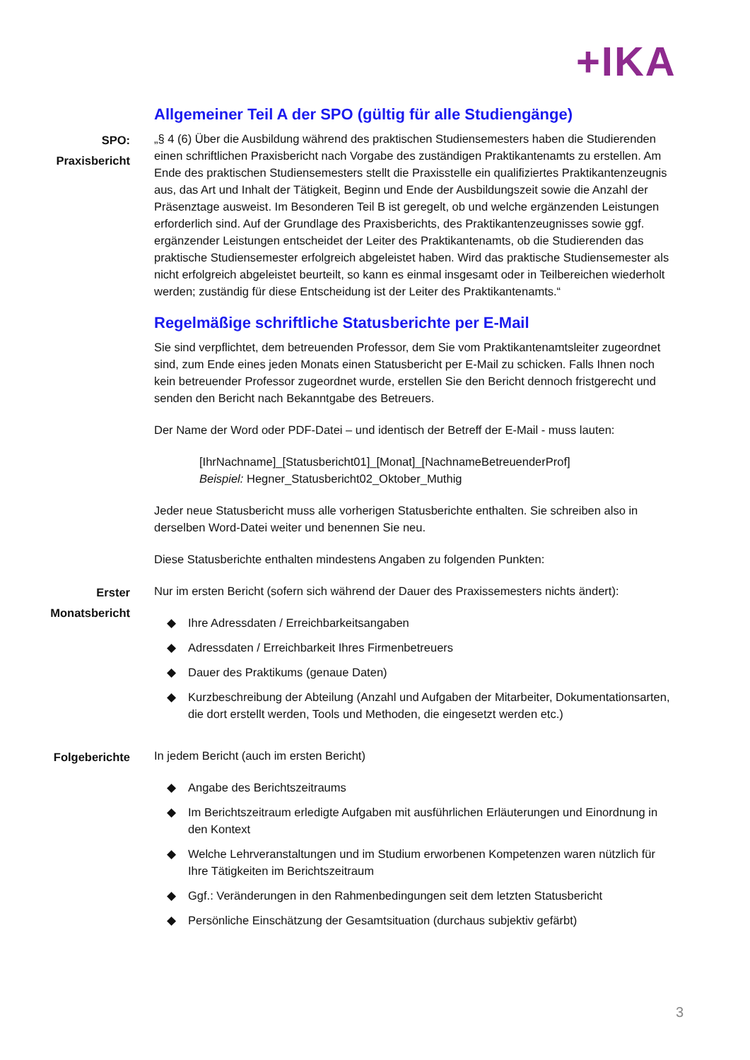+IKA
Allgemeiner Teil A der SPO (gültig für alle Studiengänge)
SPO:
Praxisbericht
„§ 4 (6) Über die Ausbildung während des praktischen Studiensemesters haben die Studierenden einen schriftlichen Praxisbericht nach Vorgabe des zuständigen Praktikantenamts zu erstellen. Am Ende des praktischen Studiensemesters stellt die Praxisstelle ein qualifiziertes Praktikantenzeugnis aus, das Art und Inhalt der Tätigkeit, Beginn und Ende der Ausbildungszeit sowie die Anzahl der Präsenztage ausweist. Im Besonderen Teil B ist geregelt, ob und welche ergänzenden Leistungen erforderlich sind. Auf der Grundlage des Praxisberichts, des Praktikantenzeugnisses sowie ggf. ergänzender Leistungen entscheidet der Leiter des Praktikantenamts, ob die Studierenden das praktische Studiensemester erfolgreich abgeleistet haben. Wird das praktische Studiensemester als nicht erfolgreich abgeleistet beurteilt, so kann es einmal insgesamt oder in Teilbereichen wiederholt werden; zuständig für diese Entscheidung ist der Leiter des Praktikantenamts.“
Regelmäßige schriftliche Statusberichte per E-Mail
Sie sind verpflichtet, dem betreuenden Professor, dem Sie vom Praktikantenamtsleiter zugeordnet sind, zum Ende eines jeden Monats einen Statusbericht per E-Mail zu schicken. Falls Ihnen noch kein betreuender Professor zugeordnet wurde, erstellen Sie den Bericht dennoch fristgerecht und senden den Bericht nach Bekanntgabe des Betreuers.
Der Name der Word oder PDF-Datei – und identisch der Betreff der E-Mail - muss lauten:
[IhrNachname]_[Statusbericht01]_[Monat]_[NachnameBetreuenderProf]
Beispiel: Hegner_Statusbericht02_Oktober_Muthig
Jeder neue Statusbericht muss alle vorherigen Statusberichte enthalten. Sie schreiben also in derselben Word-Datei weiter und benennen Sie neu.
Diese Statusberichte enthalten mindestens Angaben zu folgenden Punkten:
Erster
Monatsbericht
Nur im ersten Bericht (sofern sich während der Dauer des Praxissemesters nichts ändert):
◆ Ihre Adressdaten / Erreichbarkeitsangaben
◆ Adressdaten / Erreichbarkeit Ihres Firmenbetreuers
◆ Dauer des Praktikums (genaue Daten)
◆ Kurzbeschreibung der Abteilung (Anzahl und Aufgaben der Mitarbeiter, Dokumentationsarten, die dort erstellt werden, Tools und Methoden, die eingesetzt werden etc.)
Folgeberichte
In jedem Bericht (auch im ersten Bericht)
◆ Angabe des Berichtszeitraums
◆ Im Berichtszeitraum erledigte Aufgaben mit ausführlichen Erläuterungen und Einordnung in den Kontext
◆ Welche Lehrveranstaltungen und im Studium erworbenen Kompetenzen waren nützlich für Ihre Tätigkeiten im Berichtszeitraum
◆ Ggf.: Veränderungen in den Rahmenbedingungen seit dem letzten Statusbericht
◆ Persönliche Einschätzung der Gesamtsituation (durchaus subjektiv gefärbt)
3